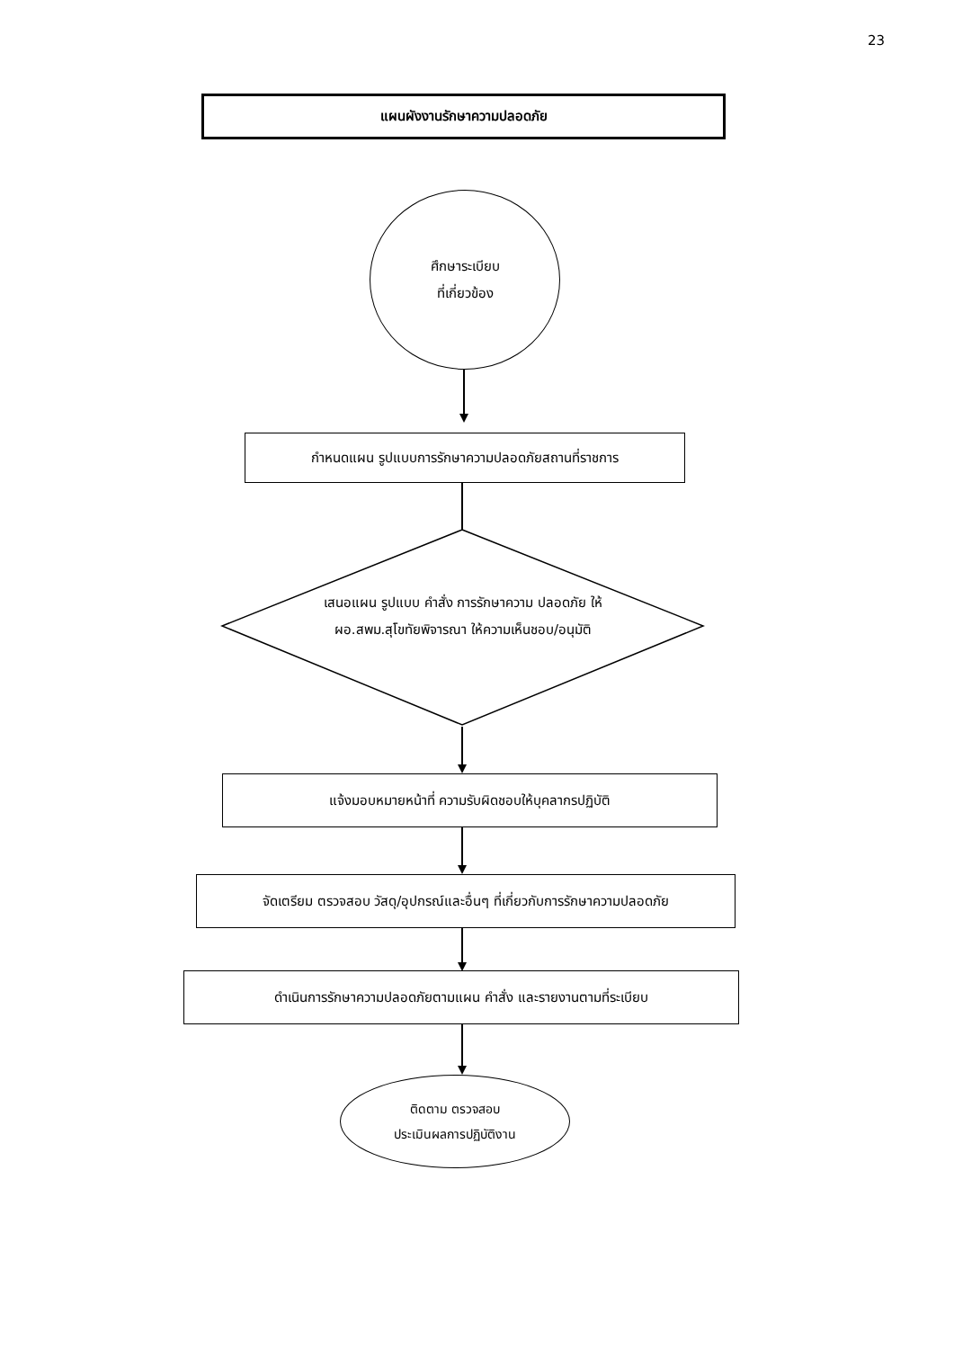23
แผนผังงานรักษาความปลอดภัย
ศึกษาระเบียบ
ที่เกี่ยวข้อง
กำหนดแผน รูปแบบการรักษาความปลอดภัยสถานที่ราชการ
เสนอแผน รูปแบบ คำสั่ง การรักษาความ ปลอดภัย ให้ ผอ.สพม.สุโขทัยพิจารณา ให้ความเห็นชอบ/อนุมัติ
แจ้งมอบหมายหน้าที่ ความรับผิดชอบให้บุคลากรปฏิบัติ
จัดเตรียม ตรวจสอบ วัสดุ/อุปกรณ์และอื่นๆ ที่เกี่ยวกับการรักษาความปลอดภัย
ดำเนินการรักษาความปลอดภัยตามแผน คำสั่ง และรายงานตามที่ระเบียบ
ติดตาม ตรวจสอบ
ประเมินผลการปฏิบัติงาน